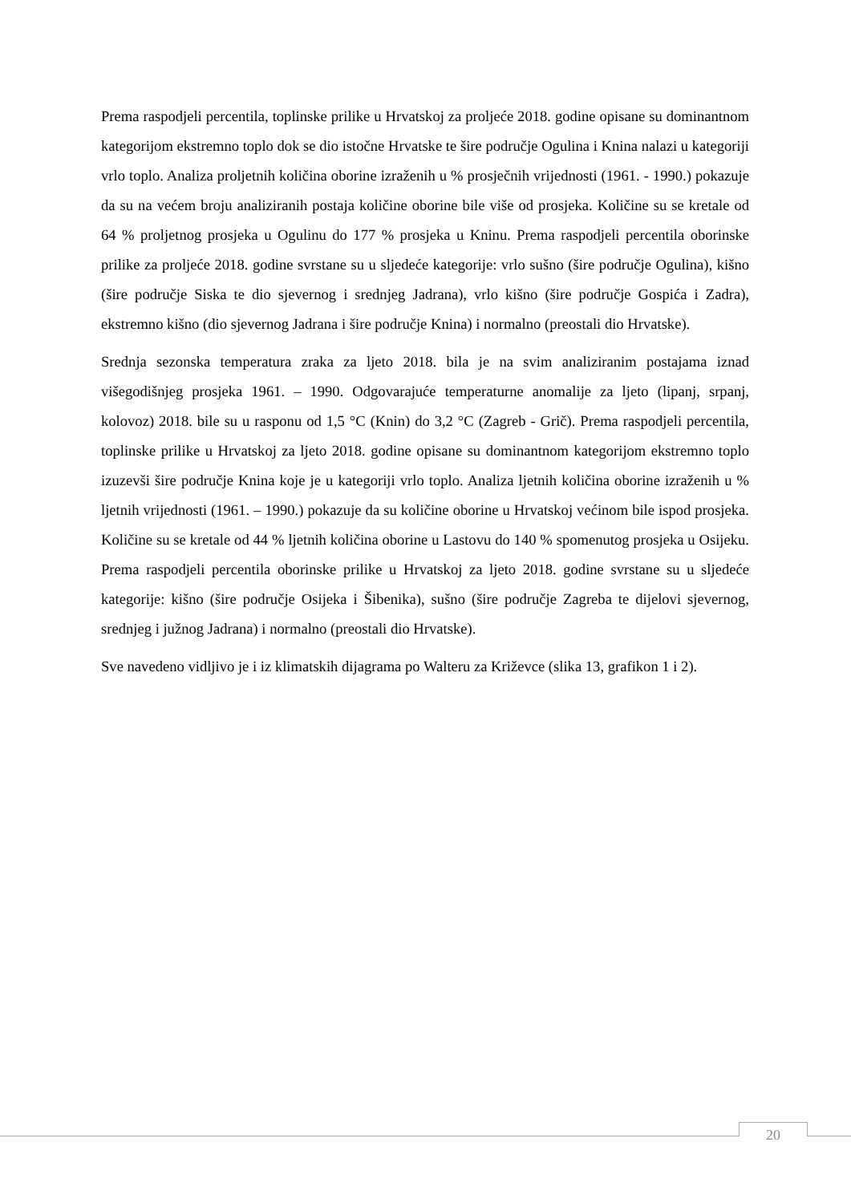Prema raspodjeli percentila, toplinske prilike u Hrvatskoj za proljeće 2018. godine opisane su dominantnom kategorijom ekstremno toplo dok se dio istočne Hrvatske te šire područje Ogulina i Knina nalazi u kategoriji vrlo toplo. Analiza proljetnih količina oborine izraženih u % prosječnih vrijednosti (1961. - 1990.) pokazuje da su na većem broju analiziranih postaja količine oborine bile više od prosjeka. Količine su se kretale od 64 % proljetnog prosjeka u Ogulinu do 177 % prosjeka u Kninu. Prema raspodjeli percentila oborinske prilike za proljeće 2018. godine svrstane su u sljedeće kategorije: vrlo sušno (šire područje Ogulina), kišno (šire područje Siska te dio sjevernog i srednjeg Jadrana), vrlo kišno (šire područje Gospića i Zadra), ekstremno kišno (dio sjevernog Jadrana i šire područje Knina) i normalno (preostali dio Hrvatske).
Srednja sezonska temperatura zraka za ljeto 2018. bila je na svim analiziranim postajama iznad višegodišnjeg prosjeka 1961. – 1990. Odgovarajuće temperaturne anomalije za ljeto (lipanj, srpanj, kolovoz) 2018. bile su u rasponu od 1,5 °C (Knin) do 3,2 °C (Zagreb - Grič). Prema raspodjeli percentila, toplinske prilike u Hrvatskoj za ljeto 2018. godine opisane su dominantnom kategorijom ekstremno toplo izuzevši šire područje Knina koje je u kategoriji vrlo toplo. Analiza ljetnih količina oborine izraženih u % ljetnih vrijednosti (1961. – 1990.) pokazuje da su količine oborine u Hrvatskoj većinom bile ispod prosjeka. Količine su se kretale od 44 % ljetnih količina oborine u Lastovu do 140 % spomenutog prosjeka u Osijeku. Prema raspodjeli percentila oborinske prilike u Hrvatskoj za ljeto 2018. godine svrstane su u sljedeće kategorije: kišno (šire područje Osijeka i Šibenika), sušno (šire područje Zagreba te dijelovi sjevernog, srednjeg i južnog Jadrana) i normalno (preostali dio Hrvatske).
Sve navedeno vidljivo je i iz klimatskih dijagrama po Walteru za Križevce (slika 13, grafikon 1 i 2).
20